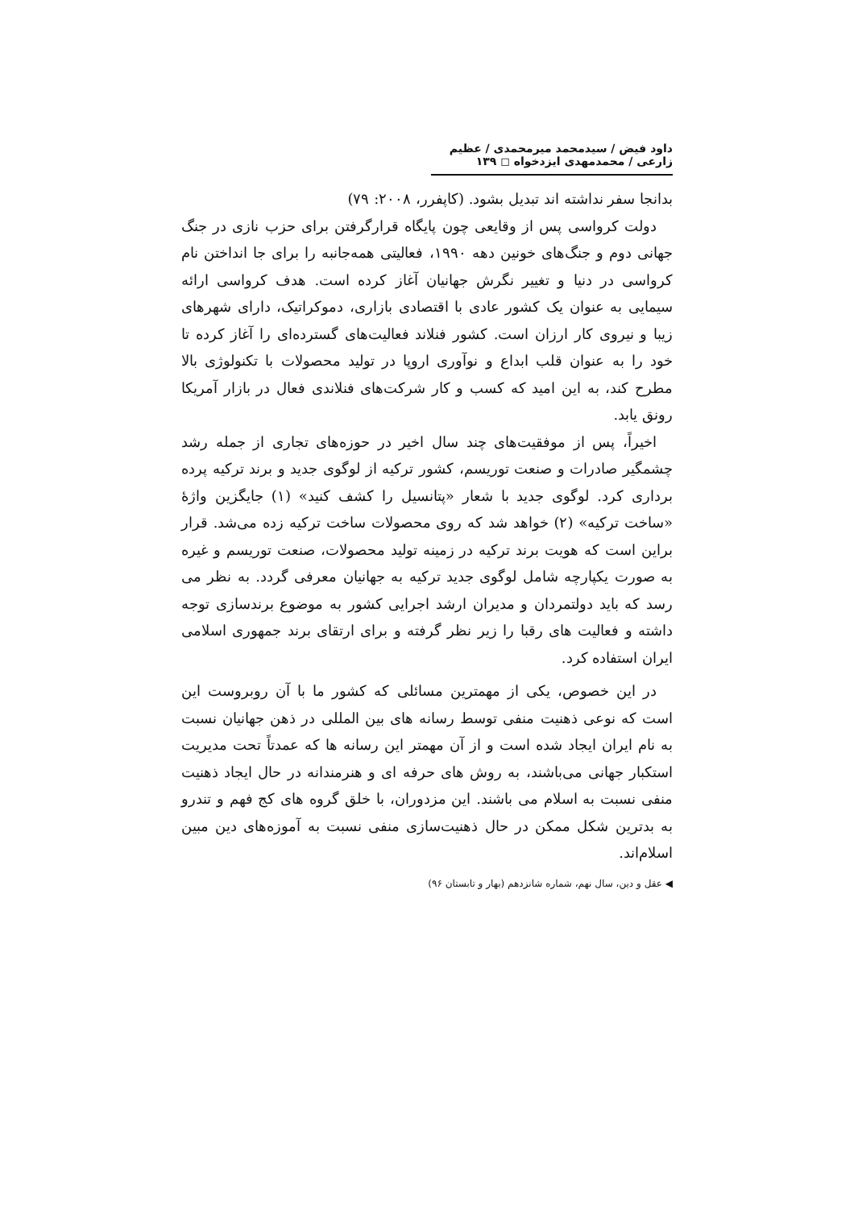داود فیض / سیدمحمد میرمحمدی / عظیم زارعی / محمدمهدی ایزدخواه ◻ ۱۳۹
بدانجا سفر نداشته اند تبدیل بشود. (کاپفرر، ۲۰۰۸: ۷۹)
دولت کرواسی پس از وقایعی چون پایگاه قرارگرفتن برای حزب نازی در جنگ جهانی دوم و جنگ‌های خونین دهه ۱۹۹۰، فعالیتی همه‌جانبه را برای جا انداختن نام کرواسی در دنیا و تغییر نگرش جهانیان آغاز کرده است. هدف کرواسی ارائه سیمایی به عنوان یک کشور عادی با اقتصادی بازاری، دموکراتیک، دارای شهرهای زیبا و نیروی کار ارزان است. کشور فنلاند فعالیت‌های گسترده‌ای را آغاز کرده تا خود را به عنوان قلب ابداع و نوآوری اروپا در تولید محصولات با تکنولوژی بالا مطرح کند، به این امید که کسب و کار شرکت‌های فنلاندی فعال در بازار آمریکا رونق یابد.
اخیراً، پس از موفقیت‌های چند سال اخیر در حوزه‌های تجاری از جمله رشد چشمگیر صادرات و صنعت توریسم، کشور ترکیه از لوگوی جدید و برند ترکیه پرده برداری کرد. لوگوی جدید با شعار «پتانسیل را کشف کنید» (۱) جایگزین واژۀ «ساخت ترکیه» (۲) خواهد شد که روی محصولات ساخت ترکیه زده می‌شد. قرار براین است که هویت برند ترکیه در زمینه تولید محصولات، صنعت توریسم و غیره به صورت یکپارچه شامل لوگوی جدید ترکیه به جهانیان معرفی گردد. به نظر می رسد که باید دولتمردان و مدیران ارشد اجرایی کشور به موضوع برندسازی توجه داشته و فعالیت های رقبا را زیر نظر گرفته و برای ارتقای برند جمهوری اسلامی ایران استفاده کرد.
در این خصوص، یکی از مهمترین مسائلی که کشور ما با آن روبروست این است که نوعی ذهنیت منفی توسط رسانه های بین المللی در ذهن جهانیان نسبت به نام ایران ایجاد شده است و از آن مهمتر این رسانه ها که عمدتاً تحت مدیریت استکبار جهانی می‌باشند، به روش های حرفه ای و هنرمندانه در حال ایجاد ذهنیت منفی نسبت به اسلام می باشند. این مزدوران، با خلق گروه های کج فهم و تندرو به بدترین شکل ممکن در حال ذهنیت‌سازی منفی نسبت به آموزه‌های دین مبین اسلام‌اند.
◀ عقل و دین، سال نهم، شماره شانزدهم (بهار و تابستان ۹۶)